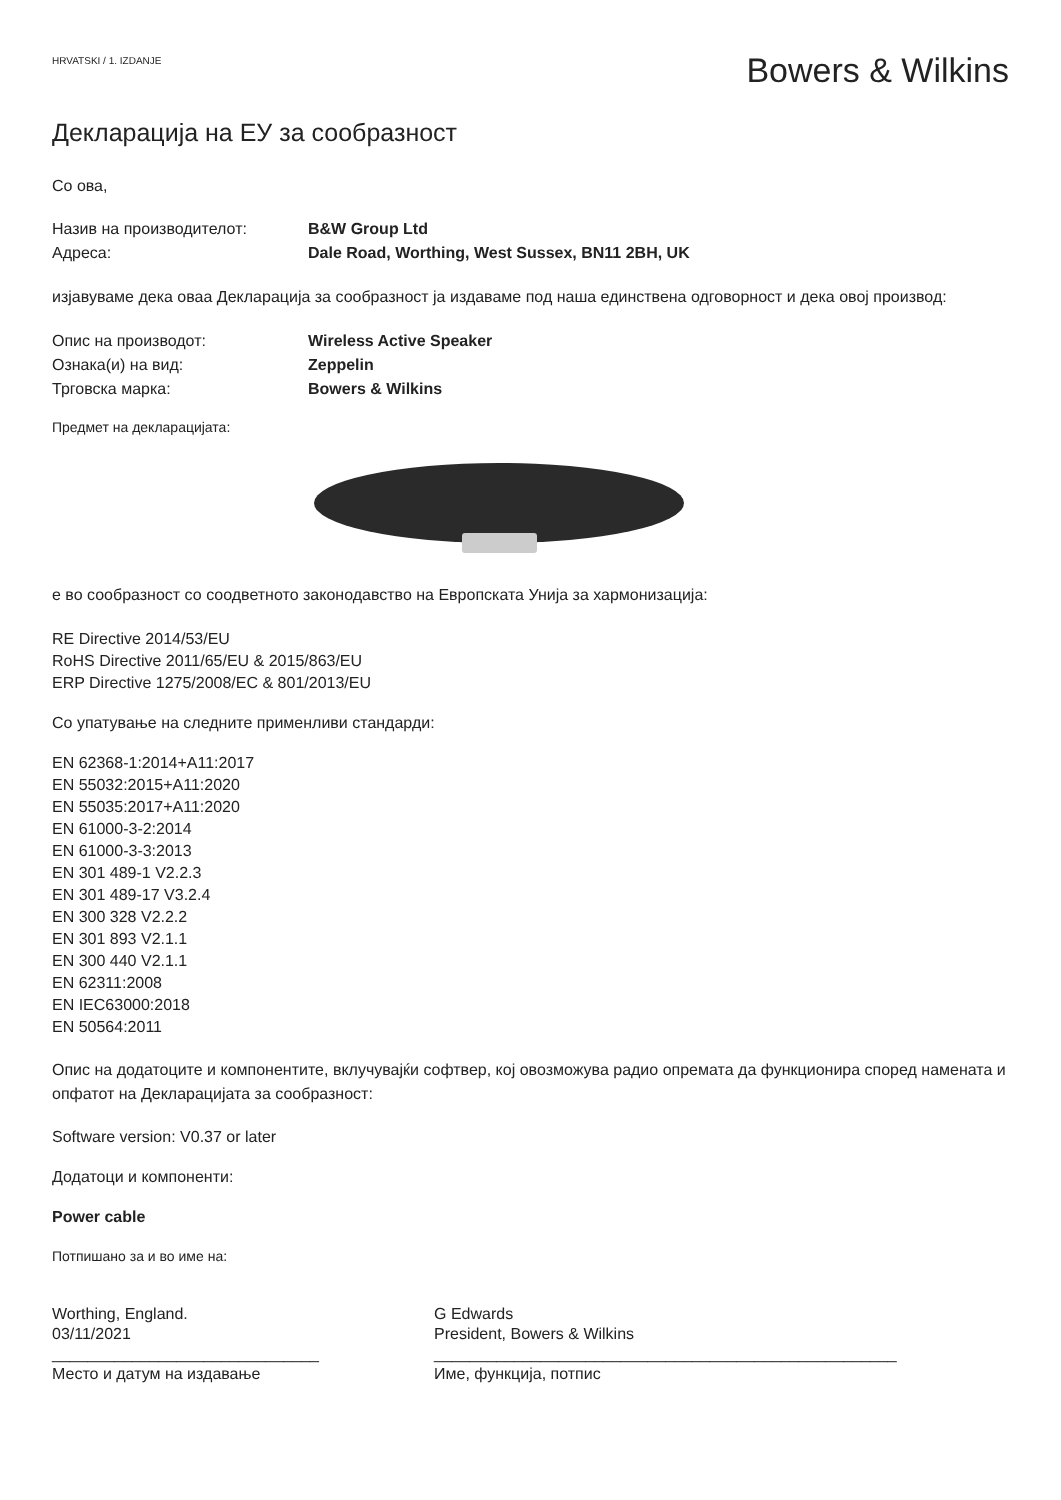HRVATSKI / 1. IZDANJE Bowers & Wilkins
Декларација на ЕУ за сообразност
Со ова,
Назив на производителот: B&W Group Ltd
Адреса: Dale Road, Worthing, West Sussex, BN11 2BH, UK
изјавуваме дека оваа Декларација за сообразност ја издаваме под наша единствена одговорност и дека овој производ:
Опис на производот: Wireless Active Speaker
Ознака(и) на вид: Zeppelin
Трговска марка: Bowers & Wilkins
Предмет на декларацијата:
е во сообразност со соодветното законодавство на Европската Унија за хармонизација:
RE Directive 2014/53/EU
RoHS Directive 2011/65/EU & 2015/863/EU
ERP Directive 1275/2008/EC & 801/2013/EU
Со упатување на следните применливи стандарди:
EN 62368-1:2014+A11:2017
EN 55032:2015+A11:2020
EN 55035:2017+A11:2020
EN 61000-3-2:2014
EN 61000-3-3:2013
EN 301 489-1 V2.2.3
EN 301 489-17 V3.2.4
EN 300 328 V2.2.2
EN 301 893 V2.1.1
EN 300 440 V2.1.1
EN 62311:2008
EN IEC63000:2018
EN 50564:2011
Опис на додатоците и компонентите, вклучувајќи софтвер, кој овозможува радио опремата да функционира според намената и опфатот на Декларацијата за сообразност:
Software version: V0.37 or later
Додатоци и компоненти:
Power cable
Потпишано за и во име на:
Worthing, England.
03/11/2021
______________________________
Место и датум на издавање
G Edwards
President, Bowers & Wilkins
____________________________________________________
Име, функција, потпис